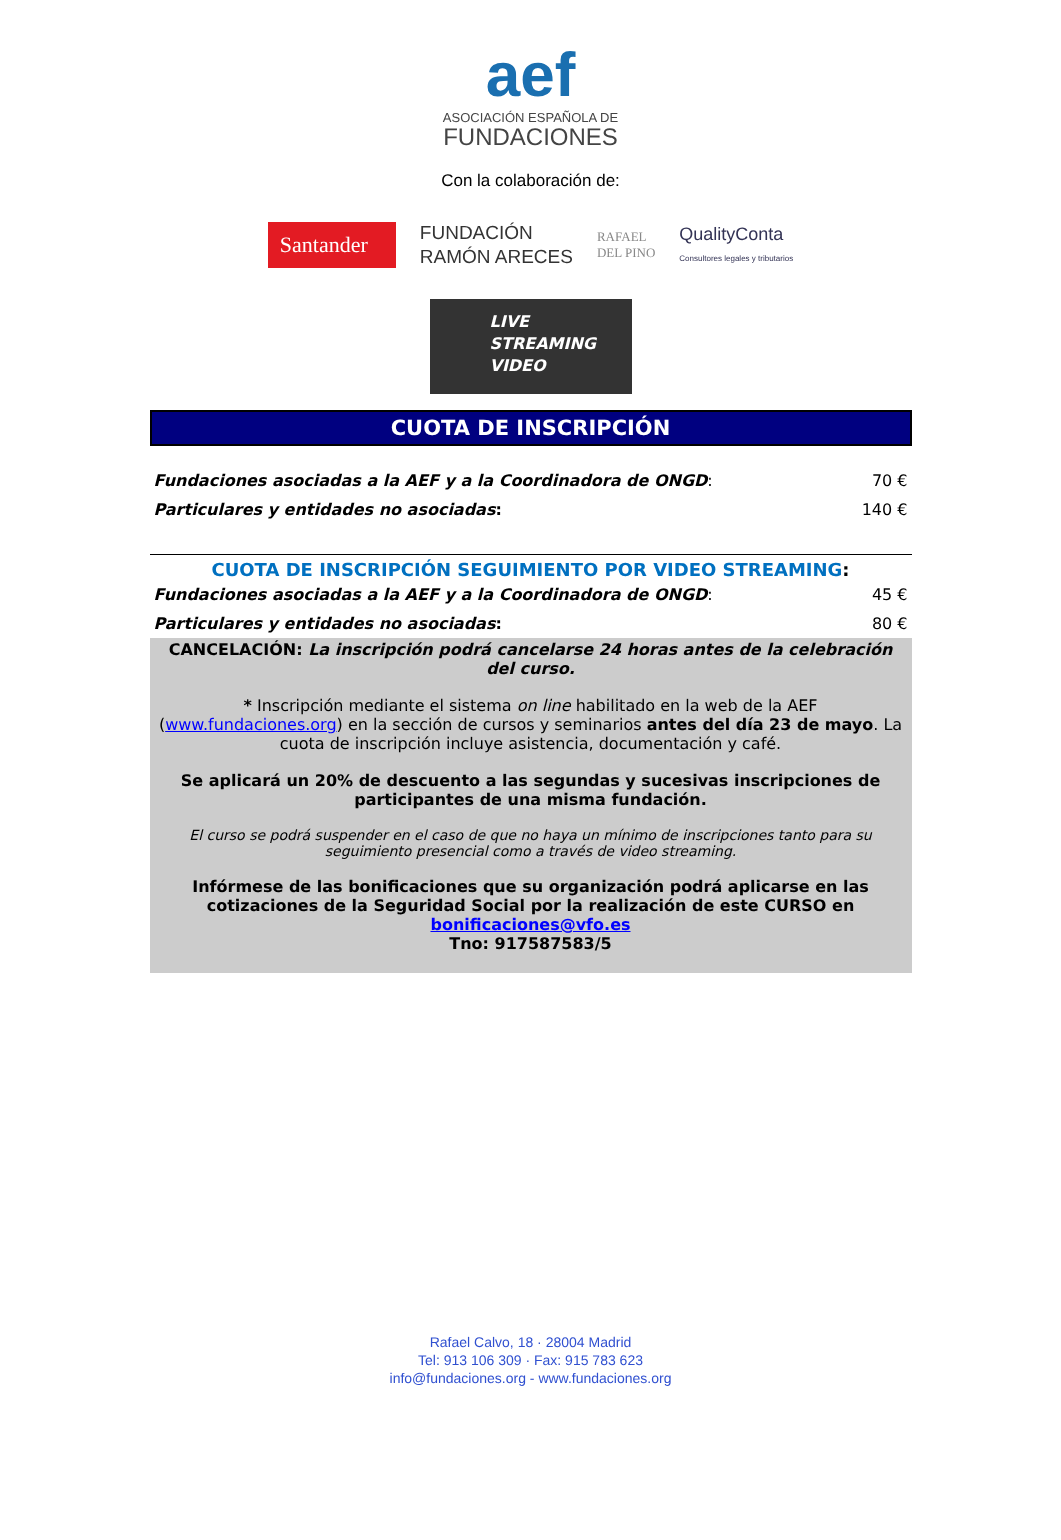aef
ASOCIACIÓN ESPAÑOLA DE
FUNDACIONES
Con la colaboración de:
Santander
FUNDACIÓN
RAMÓN ARECES
RAFAEL
DEL PINO
QualityConta
Consultores legales y tributarios
LIVE
STREAMING
VIDEO
CUOTA DE INSCRIPCIÓN
| Fundaciones asociadas a la AEF y a la Coordinadora de ONGD : | 70 € |
| Particulares y entidades no asociadas : | 140 € |
CUOTA DE INSCRIPCIÓN SEGUIMIENTO POR VIDEO STREAMING:
| Fundaciones asociadas a la AEF y a la Coordinadora de ONGD : | 45 € |
| Particulares y entidades no asociadas : | 80 € |
CANCELACIÓN: La inscripción podrá cancelarse 24 horas antes de la celebración del curso.
* Inscripción mediante el sistema on line habilitado en la web de la AEF (www.fundaciones.org) en la sección de cursos y seminarios antes del día 23 de mayo. La cuota de inscripción incluye asistencia, documentación y café.
Se aplicará un 20% de descuento a las segundas y sucesivas inscripciones de participantes de una misma fundación.
El curso se podrá suspender en el caso de que no haya un mínimo de inscripciones tanto para su seguimiento presencial como a través de video streaming.
Infórmese de las bonificaciones que su organización podrá aplicarse en las cotizaciones de la Seguridad Social por la realización de este CURSO en bonificaciones@vfo.es
Tno: 917587583/5
Rafael Calvo, 18 · 28004 Madrid
Tel: 913 106 309 · Fax: 915 783 623
info@fundaciones.org - www.fundaciones.org